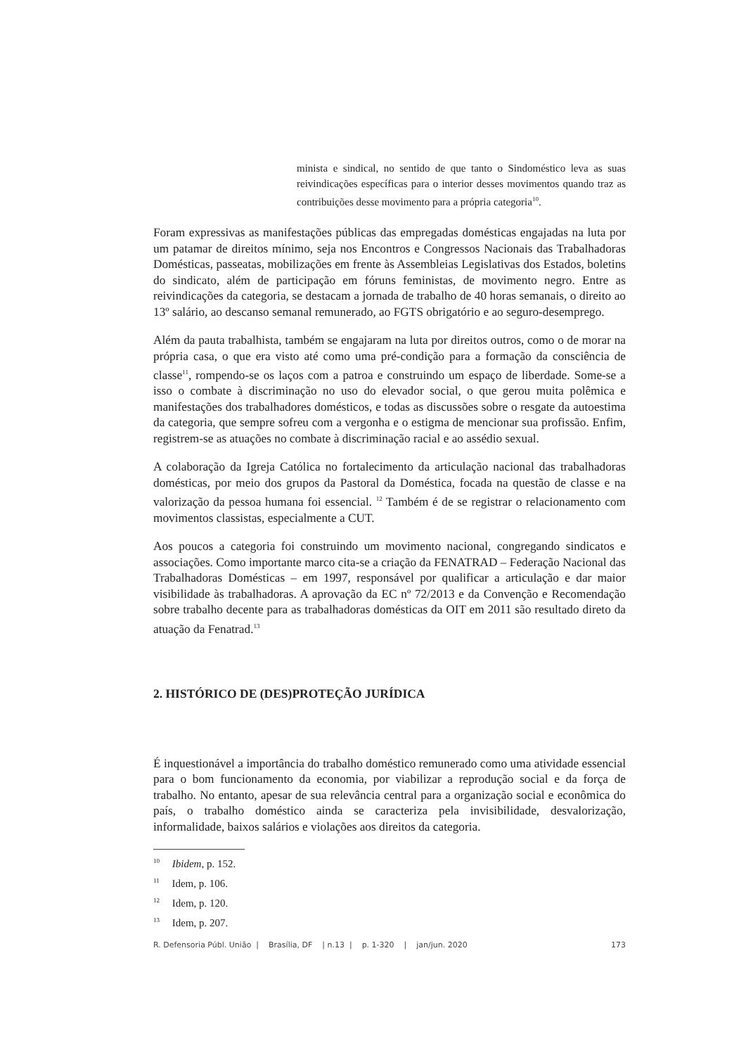minista e sindical, no sentido de que tanto o Sindoméstico leva as suas reivindicações específicas para o interior desses movimentos quando traz as contribuições desse movimento para a própria categoria<sup>10</sup>.
Foram expressivas as manifestações públicas das empregadas domésticas engajadas na luta por um patamar de direitos mínimo, seja nos Encontros e Congressos Nacionais das Trabalhadoras Domésticas, passeatas, mobilizações em frente às Assembleias Legislativas dos Estados, boletins do sindicato, além de participação em fóruns feministas, de movimento negro. Entre as reivindicações da categoria, se destacam a jornada de trabalho de 40 horas semanais, o direito ao 13º salário, ao descanso semanal remunerado, ao FGTS obrigatório e ao seguro-desemprego.
Além da pauta trabalhista, também se engajaram na luta por direitos outros, como o de morar na própria casa, o que era visto até como uma pré-condição para a formação da consciência de classe<sup>11</sup>, rompendo-se os laços com a patroa e construindo um espaço de liberdade. Some-se a isso o combate à discriminação no uso do elevador social, o que gerou muita polêmica e manifestações dos trabalhadores domésticos, e todas as discussões sobre o resgate da autoestima da categoria, que sempre sofreu com a vergonha e o estigma de mencionar sua profissão. Enfim, registrem-se as atuações no combate à discriminação racial e ao assédio sexual.
A colaboração da Igreja Católica no fortalecimento da articulação nacional das trabalhadoras domésticas, por meio dos grupos da Pastoral da Doméstica, focada na questão de classe e na valorização da pessoa humana foi essencial. <sup>12</sup> Também é de se registrar o relacionamento com movimentos classistas, especialmente a CUT.
Aos poucos a categoria foi construindo um movimento nacional, congregando sindicatos e associações. Como importante marco cita-se a criação da FENATRAD – Federação Nacional das Trabalhadoras Domésticas – em 1997, responsável por qualificar a articulação e dar maior visibilidade às trabalhadoras. A aprovação da EC nº 72/2013 e da Convenção e Recomendação sobre trabalho decente para as trabalhadoras domésticas da OIT em 2011 são resultado direto da atuação da Fenatrad.<sup>13</sup>
2. HISTÓRICO DE (DES)PROTEÇÃO JURÍDICA
É inquestionável a importância do trabalho doméstico remunerado como uma atividade essencial para o bom funcionamento da economia, por viabilizar a reprodução social e da força de trabalho. No entanto, apesar de sua relevância central para a organização social e econômica do país, o trabalho doméstico ainda se caracteriza pela invisibilidade, desvalorização, informalidade, baixos salários e violações aos direitos da categoria.
<sup>10</sup> Ibidem, p. 152.
<sup>11</sup> Idem, p. 106.
<sup>12</sup> Idem, p. 120.
<sup>13</sup> Idem, p. 207.
R. Defensoria Públ. União | Brasília, DF | n.13 | p. 1-320 | jan/jun. 2020 173